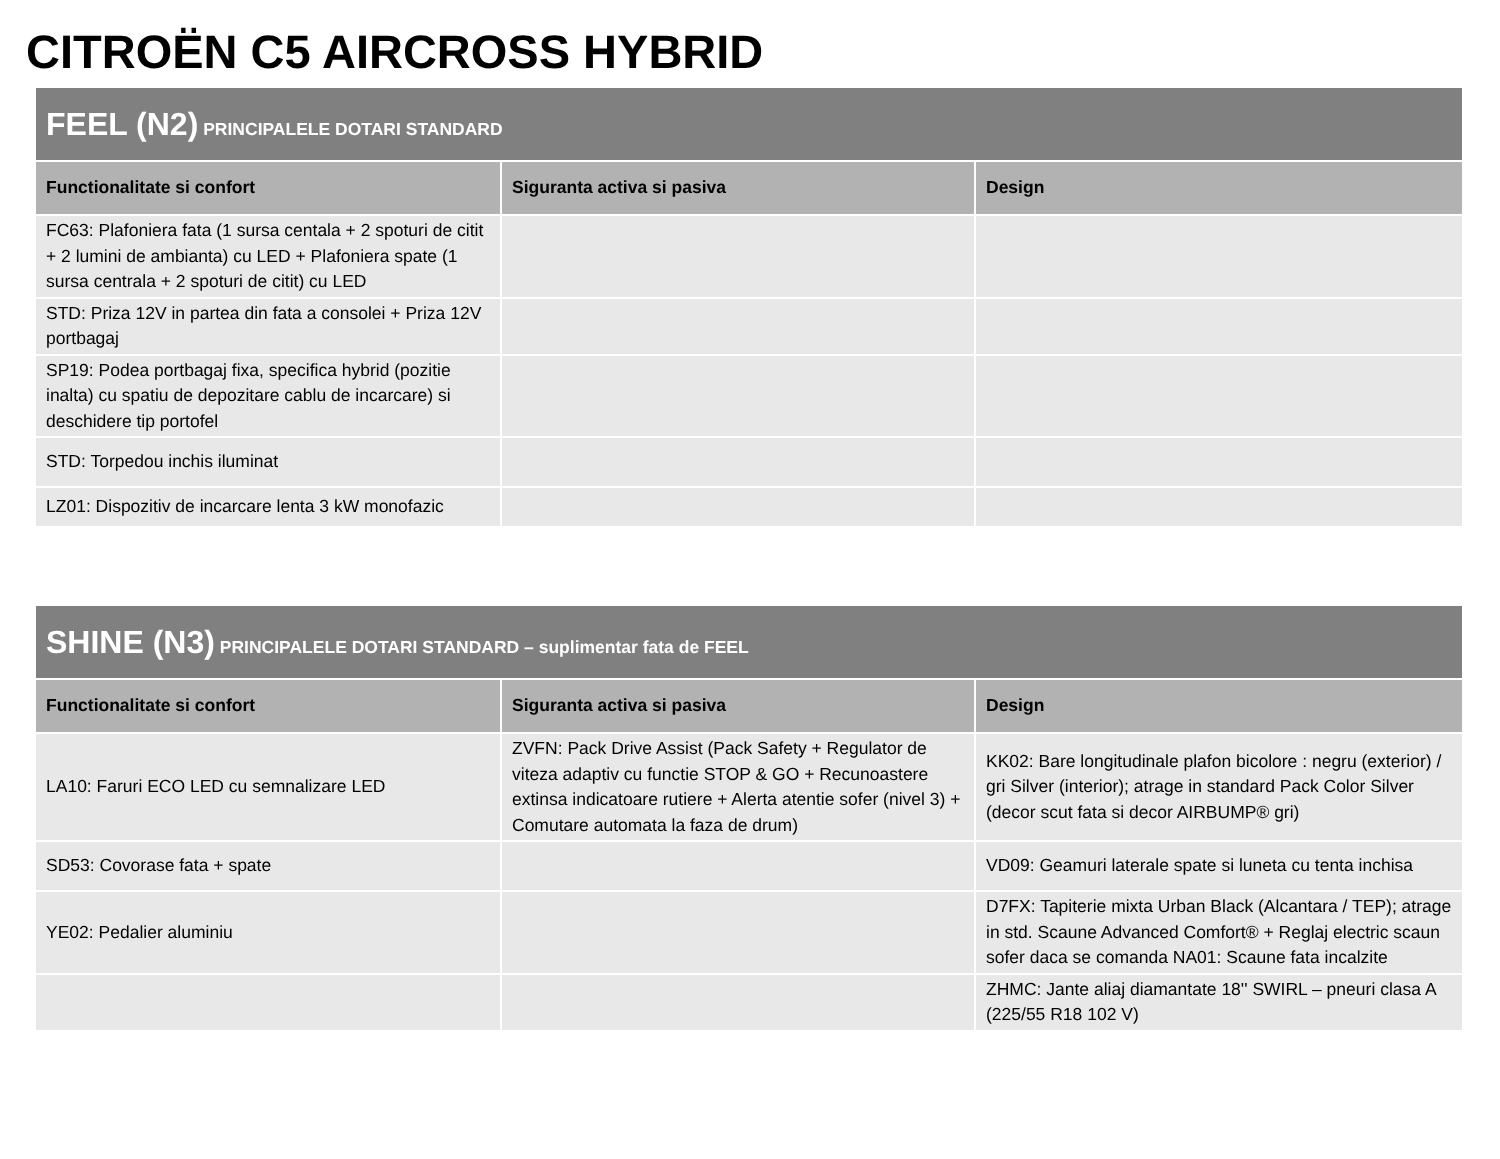CITROËN C5 AIRCROSS HYBRID
| FEEL (N2) PRINCIPALELE DOTARI STANDARD | | |
| Functionalitate si confort | Siguranta activa si pasiva | Design |
| FC63: Plafoniera fata (1 sursa centala + 2 spoturi de citit + 2 lumini de ambianta) cu LED + Plafoniera spate (1 sursa centrala + 2 spoturi de citit) cu LED | | |
| STD: Priza 12V in partea din fata a consolei + Priza 12V portbagaj | | |
| SP19: Podea portbagaj fixa, specifica hybrid (pozitie inalta) cu spatiu de depozitare cablu de incarcare) si deschidere tip portofel | | |
| STD: Torpedou inchis iluminat | | |
| LZ01: Dispozitiv de incarcare lenta 3 kW monofazic | | |
| SHINE (N3) PRINCIPALELE DOTARI STANDARD – suplimentar fata de FEEL | | |
| Functionalitate si confort | Siguranta activa si pasiva | Design |
| LA10: Faruri ECO LED cu semnalizare LED | ZVFN: Pack Drive Assist (Pack Safety + Regulator de viteza adaptiv cu functie STOP & GO + Recunoastere extinsa indicatoare rutiere + Alerta atentie sofer (nivel 3) + Comutare automata la faza de drum) | KK02: Bare longitudinale plafon bicolore : negru (exterior) / gri Silver (interior); atrage in standard Pack Color Silver (decor scut fata si decor AIRBUMP® gri) |
| SD53: Covorase fata + spate | | VD09: Geamuri laterale spate si luneta cu tenta inchisa |
| YE02: Pedalier aluminiu | | D7FX: Tapiterie mixta Urban Black (Alcantara / TEP); atrage in std. Scaune Advanced Comfort® + Reglaj electric scaun sofer daca se comanda NA01: Scaune fata incalzite |
| | | ZHMC: Jante aliaj diamantate 18'' SWIRL – pneuri clasa A (225/55 R18 102 V) |